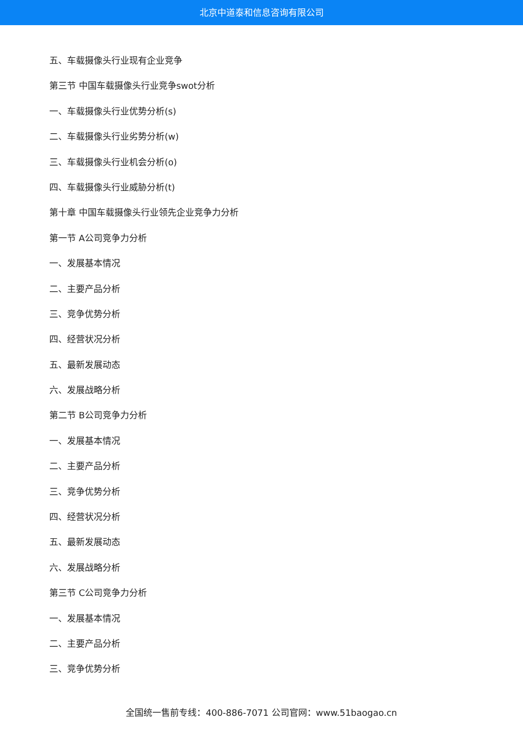北京中道泰和信息咨询有限公司
五、车载摄像头行业现有企业竞争
第三节 中国车载摄像头行业竞争swot分析
一、车载摄像头行业优势分析(s)
二、车载摄像头行业劣势分析(w)
三、车载摄像头行业机会分析(o)
四、车载摄像头行业威胁分析(t)
第十章 中国车载摄像头行业领先企业竞争力分析
第一节 A公司竞争力分析
一、发展基本情况
二、主要产品分析
三、竞争优势分析
四、经营状况分析
五、最新发展动态
六、发展战略分析
第二节 B公司竞争力分析
一、发展基本情况
二、主要产品分析
三、竞争优势分析
四、经营状况分析
五、最新发展动态
六、发展战略分析
第三节 C公司竞争力分析
一、发展基本情况
二、主要产品分析
三、竞争优势分析
全国统一售前专线：400-886-7071 公司官网：www.51baogao.cn